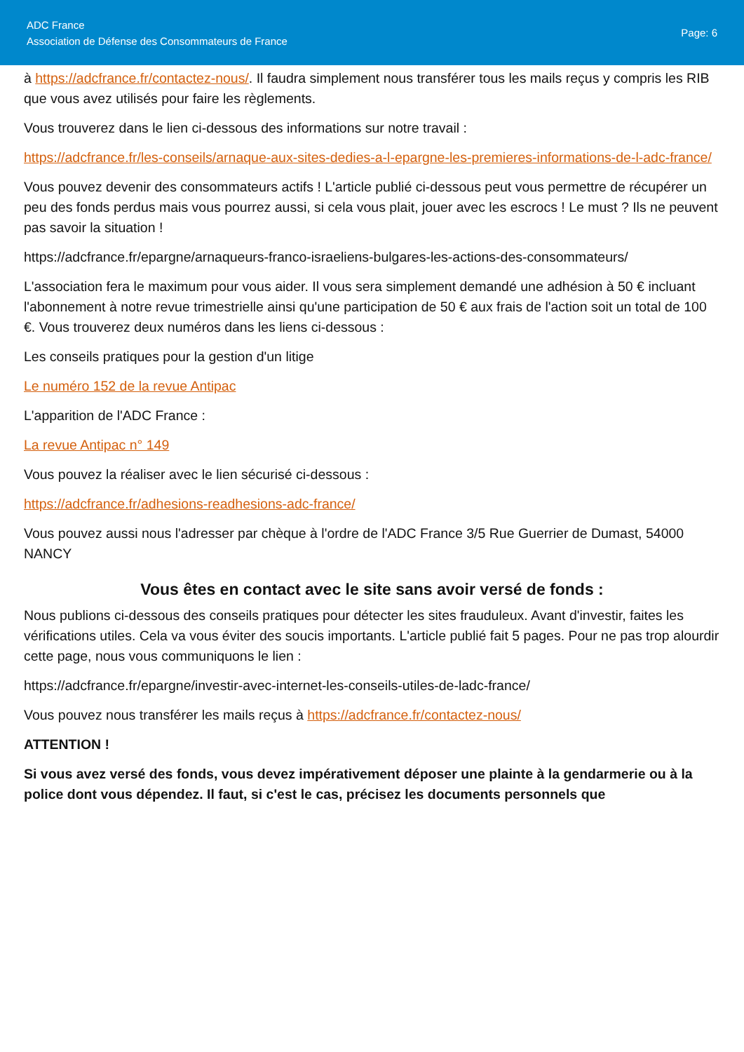ADC France
Association de Défense des Consommateurs de France
Page: 6
à https://adcfrance.fr/contactez-nous/. Il faudra simplement nous transférer tous les mails reçus y compris les RIB que vous avez utilisés pour faire les règlements.
Vous trouverez dans le lien ci-dessous des informations sur notre travail :
https://adcfrance.fr/les-conseils/arnaque-aux-sites-dedies-a-l-epargne-les-premieres-informations-de-l-adc-france/
Vous pouvez devenir des consommateurs actifs ! L'article publié ci-dessous peut vous permettre de récupérer un peu des fonds perdus mais vous pourrez aussi, si cela vous plait, jouer avec les escrocs ! Le must ? Ils ne peuvent pas savoir la situation !
https://adcfrance.fr/epargne/arnaqueurs-franco-israeliens-bulgares-les-actions-des-consommateurs/
L'association fera le maximum pour vous aider. Il vous sera simplement demandé une adhésion à 50 € incluant l'abonnement à notre revue trimestrielle ainsi qu'une participation de 50 € aux frais de l'action soit un total de 100 €. Vous trouverez deux numéros dans les liens ci-dessous :
Les conseils pratiques pour la gestion d'un litige
Le numéro 152 de la revue Antipac
L'apparition de l'ADC France :
La revue Antipac n° 149
Vous pouvez la réaliser avec le lien sécurisé ci-dessous :
https://adcfrance.fr/adhesions-readhesions-adc-france/
Vous pouvez aussi nous l'adresser par chèque à l'ordre de l'ADC France 3/5 Rue Guerrier de Dumast, 54000 NANCY
Vous êtes en contact avec le site sans avoir versé de fonds :
Nous publions ci-dessous des conseils pratiques pour détecter les sites frauduleux. Avant d'investir, faites les vérifications utiles. Cela va vous éviter des soucis importants. L'article publié fait 5 pages. Pour ne pas trop alourdir cette page, nous vous communiquons le lien :
https://adcfrance.fr/epargne/investir-avec-internet-les-conseils-utiles-de-ladc-france/
Vous pouvez nous transférer les mails reçus à https://adcfrance.fr/contactez-nous/
ATTENTION !
Si vous avez versé des fonds, vous devez impérativement déposer une plainte à la gendarmerie ou à la police dont vous dépendez. Il faut, si c'est le cas, précisez les documents personnels que